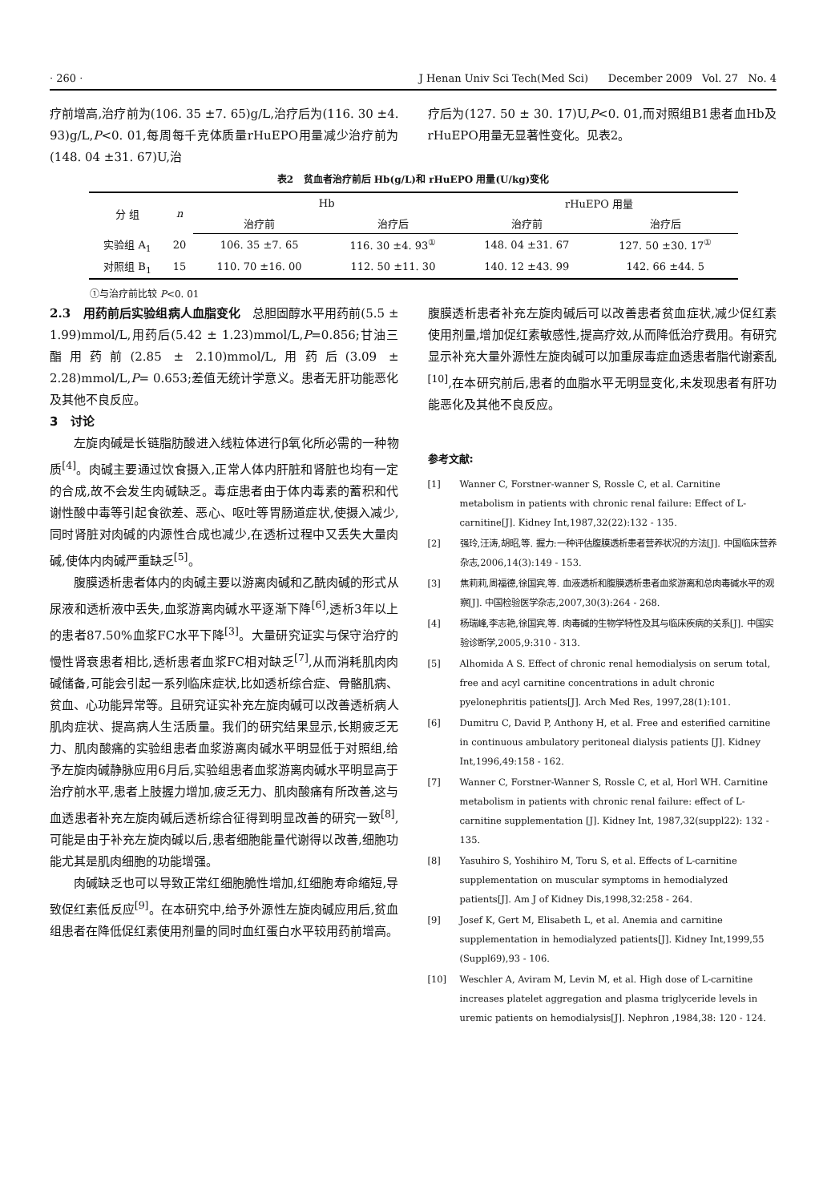· 260 · J Henan Univ Sci Tech(Med Sci) December 2009 Vol. 27 No. 4
疗前增高,治疗前为(106. 35 ±7. 65)g/L,治疗后为(116. 30 ±4. 93)g/L,P<0. 01,每周每千克体质量rHuEPO用量减少治疗前为(148. 04 ±31. 67)U,治
疗后为(127. 50 ± 30. 17)U,P<0. 01,而对照组B1患者血Hb及rHuEPO用量无显著性变化。见表2。
表2 贫血者治疗前后 Hb(g/L)和 rHuEPO 用量(U/kg)变化
| 分 组 | n | Hb | | rHuEPO 用量 | |
| --- | --- | --- | --- | --- | --- |
| | | 治疗前 | 治疗后 | 治疗前 | 治疗后 |
| 实验组 A<sub>1</sub> | 20 | 106. 35 ±7. 65 | 116. 30 ±4. 93<sup>①</sup> | 148. 04 ±31. 67 | 127. 50 ±30. 17<sup>①</sup> |
| 对照组 B<sub>1</sub> | 15 | 110. 70 ±16. 00 | 112. 50 ±11. 30 | 140. 12 ±43. 99 | 142. 66 ±44. 5 |
①与治疗前比较 P<0. 01
2.3 用药前后实验组病人血脂变化 总胆固醇水平用药前(5.5 ± 1.99)mmol/L,用药后(5.42 ± 1.23)mmol/L,P=0.856;甘油三酯用药前(2.85 ± 2.10)mmol/L,用药后(3.09 ± 2.28)mmol/L,P= 0.653;差值无统计学意义。患者无肝功能恶化及其他不良反应。
3 讨论
左旋肉碱是长链脂肪酸进入线粒体进行β氧化所必需的一种物质<sup>[4]</sup>。肉碱主要通过饮食摄入,正常人体内肝脏和肾脏也均有一定的合成,故不会发生肉碱缺乏。毒症患者由于体内毒素的蓄积和代谢性酸中毒等引起食欲差、恶心、呕吐等胃肠道症状,使摄入减少,同时肾脏对肉碱的内源性合成也减少,在透析过程中又丢失大量肉碱,使体内肉碱严重缺乏<sup>[5]</sup>。
腹膜透析患者体内的肉碱主要以游离肉碱和乙酰肉碱的形式从尿液和透析液中丢失,血浆游离肉碱水平逐渐下降<sup>[6]</sup>,透析3年以上的患者87.50%血浆FC水平下降<sup>[3]</sup>。大量研究证实与保守治疗的慢性肾衰患者相比,透析患者血浆FC相对缺乏<sup>[7]</sup>,从而消耗肌肉肉碱储备,可能会引起一系列临床症状,比如透析综合症、骨骼肌病、贫血、心功能异常等。且研究证实补充左旋肉碱可以改善透析病人肌肉症状、提高病人生活质量。我们的研究结果显示,长期疲乏无力、肌肉酸痛的实验组患者血浆游离肉碱水平明显低于对照组,给予左旋肉碱静脉应用6月后,实验组患者血浆游离肉碱水平明显高于治疗前水平,患者上肢握力增加,疲乏无力、肌肉酸痛有所改善,这与血透患者补充左旋肉碱后透析综合征得到明显改善的研究一致<sup>[8]</sup>,可能是由于补充左旋肉碱以后,患者细胞能量代谢得以改善,细胞功能尤其是肌肉细胞的功能增强。
肉碱缺乏也可以导致正常红细胞脆性增加,红细胞寿命缩短,导致促红素低反应<sup>[9]</sup>。在本研究中,给予外源性左旋肉碱应用后,贫血组患者在降低促红素使用剂量的同时血红蛋白水平较用药前增高。
腹膜透析患者补充左旋肉碱后可以改善患者贫血症状,减少促红素使用剂量,增加促红素敏感性,提高疗效,从而降低治疗费用。有研究显示补充大量外源性左旋肉碱可以加重尿毒症血透患者脂代谢紊乱<sup>[10]</sup>,在本研究前后,患者的血脂水平无明显变化,未发现患者有肝功能恶化及其他不良反应。
参考文献:
[1] Wanner C, Forstner-wanner S, Rossle C, et al. Carnitine metabolism in patients with chronic renal failure: Effect of L-carnitine[J]. Kidney Int,1987,32(22):132 - 135.
[2] 强玲,汪涛,胡昭,等. 握力:一种评估腹膜透析患者营养状况的方法[J]. 中国临床营养杂志,2006,14(3):149 - 153.
[3] 焦莉莉,周福德,徐国宾,等. 血液透析和腹膜透析患者血浆游离和总肉毒碱水平的观察[J]. 中国检验医学杂志,2007,30(3):264 - 268.
[4] 杨瑞峰,李志艳,徐国宾,等. 肉毒碱的生物学特性及其与临床疾病的关系[J]. 中国实验诊断学,2005,9:310 - 313.
[5] Alhomida A S. Effect of chronic renal hemodialysis on serum total, free and acyl carnitine concentrations in adult chronic pyelonephritis patients[J]. Arch Med Res, 1997,28(1):101.
[6] Dumitru C, David P, Anthony H, et al. Free and esterified carnitine in continuous ambulatory peritoneal dialysis patients [J]. Kidney Int,1996,49:158 - 162.
[7] Wanner C, Forstner-Wanner S, Rossle C, et al, Horl WH. Carnitine metabolism in patients with chronic renal failure: effect of L-carnitine supplementation [J]. Kidney Int, 1987,32(suppl22): 132 - 135.
[8] Yasuhiro S, Yoshihiro M, Toru S, et al. Effects of L-carnitine supplementation on muscular symptoms in hemodialyzed patients[J]. Am J of Kidney Dis,1998,32:258 - 264.
[9] Josef K, Gert M, Elisabeth L, et al. Anemia and carnitine supplementation in hemodialyzed patients[J]. Kidney Int,1999,55 (Suppl69),93 - 106.
[10] Weschler A, Aviram M, Levin M, et al. High dose of L-carnitine increases platelet aggregation and plasma triglyceride levels in uremic patients on hemodialysis[J]. Nephron ,1984,38: 120 - 124.